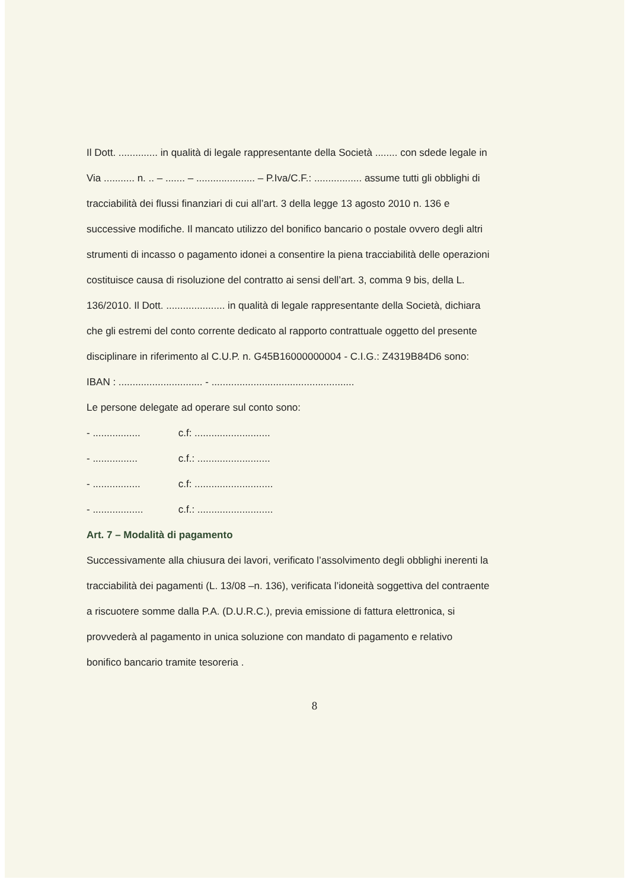Il Dott. .............. in qualità di legale rappresentante della Società ........ con sdede legale in Via ........... n. .. – ....... – ..................... – P.Iva/C.F.: ................. assume tutti gli obblighi di tracciabilità dei flussi finanziari di cui all’art. 3 della legge 13 agosto 2010 n. 136 e successive modifiche. Il mancato utilizzo del bonifico bancario o postale ovvero degli altri strumenti di incasso o pagamento idonei a consentire la piena tracciabilità delle operazioni costituisce causa di risoluzione del contratto ai sensi dell’art. 3, comma 9 bis, della L. 136/2010. Il Dott. ..................... in qualità di legale rappresentante della Società, dichiara che gli estremi del conto corrente dedicato al rapporto contrattuale oggetto del presente disciplinare in riferimento al C.U.P. n. G45B16000000004 - C.I.G.: Z4319B84D6 sono:
IBAN : .............................. - ...................................................
Le persone delegate ad operare sul conto sono:
- ................. c.f: ...........................
- ................ c.f.: ..........................
- ................. c.f: ............................
- .................. c.f.: ...........................
Art. 7 – Modalità di pagamento
Successivamente alla chiusura dei lavori, verificato l’assolvimento degli obblighi inerenti la tracciabilità dei pagamenti (L. 13/08 –n. 136), verificata l’idoneità soggettiva del contraente a riscuotere somme dalla P.A. (D.U.R.C.), previa emissione di fattura elettronica, si provvederà al pagamento in unica soluzione con mandato di pagamento e relativo bonifico bancario tramite tesoreria .
8